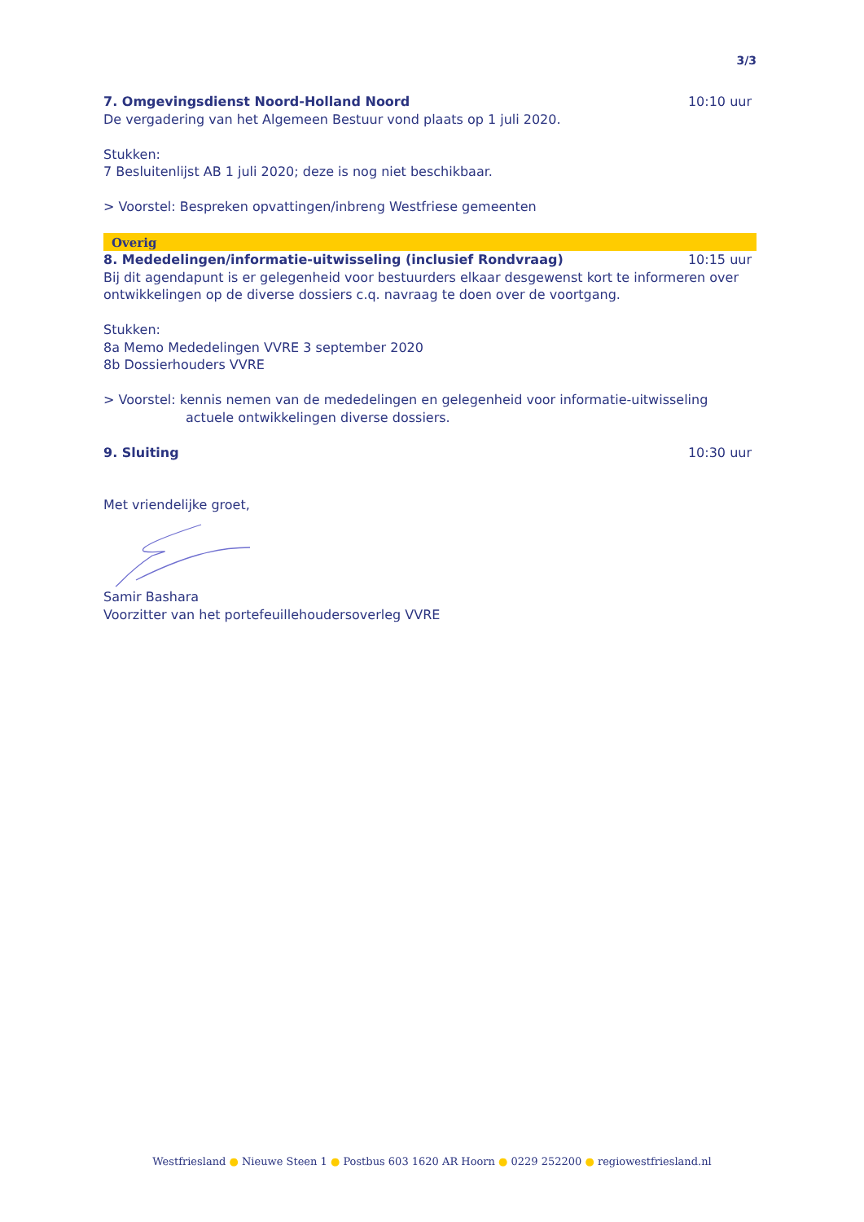3/3
7. Omgevingsdienst Noord-Holland Noord
10:10 uur
De vergadering van het Algemeen Bestuur vond plaats op 1 juli 2020.
Stukken:
7 Besluitenlijst AB 1 juli 2020; deze is nog niet beschikbaar.
> Voorstel: Bespreken opvattingen/inbreng Westfriese gemeenten
Overig
8. Mededelingen/informatie-uitwisseling (inclusief Rondvraag)
10:15 uur
Bij dit agendapunt is er gelegenheid voor bestuurders elkaar desgewenst kort te informeren over ontwikkelingen op de diverse dossiers c.q. navraag te doen over de voortgang.
Stukken:
8a Memo Mededelingen VVRE 3 september 2020
8b Dossierhouders VVRE
> Voorstel: kennis nemen van de mededelingen en gelegenheid voor informatie-uitwisseling
actuele ontwikkelingen diverse dossiers.
9. Sluiting 10:30 uur
Met vriendelijke groet,
Samir Bashara
Voorzitter van het portefeuillehoudersoverleg VVRE
Westfriesland ● Nieuwe Steen 1 ● Postbus 603 1620 AR Hoorn ● 0229 252200 ● regiowestfriesland.nl